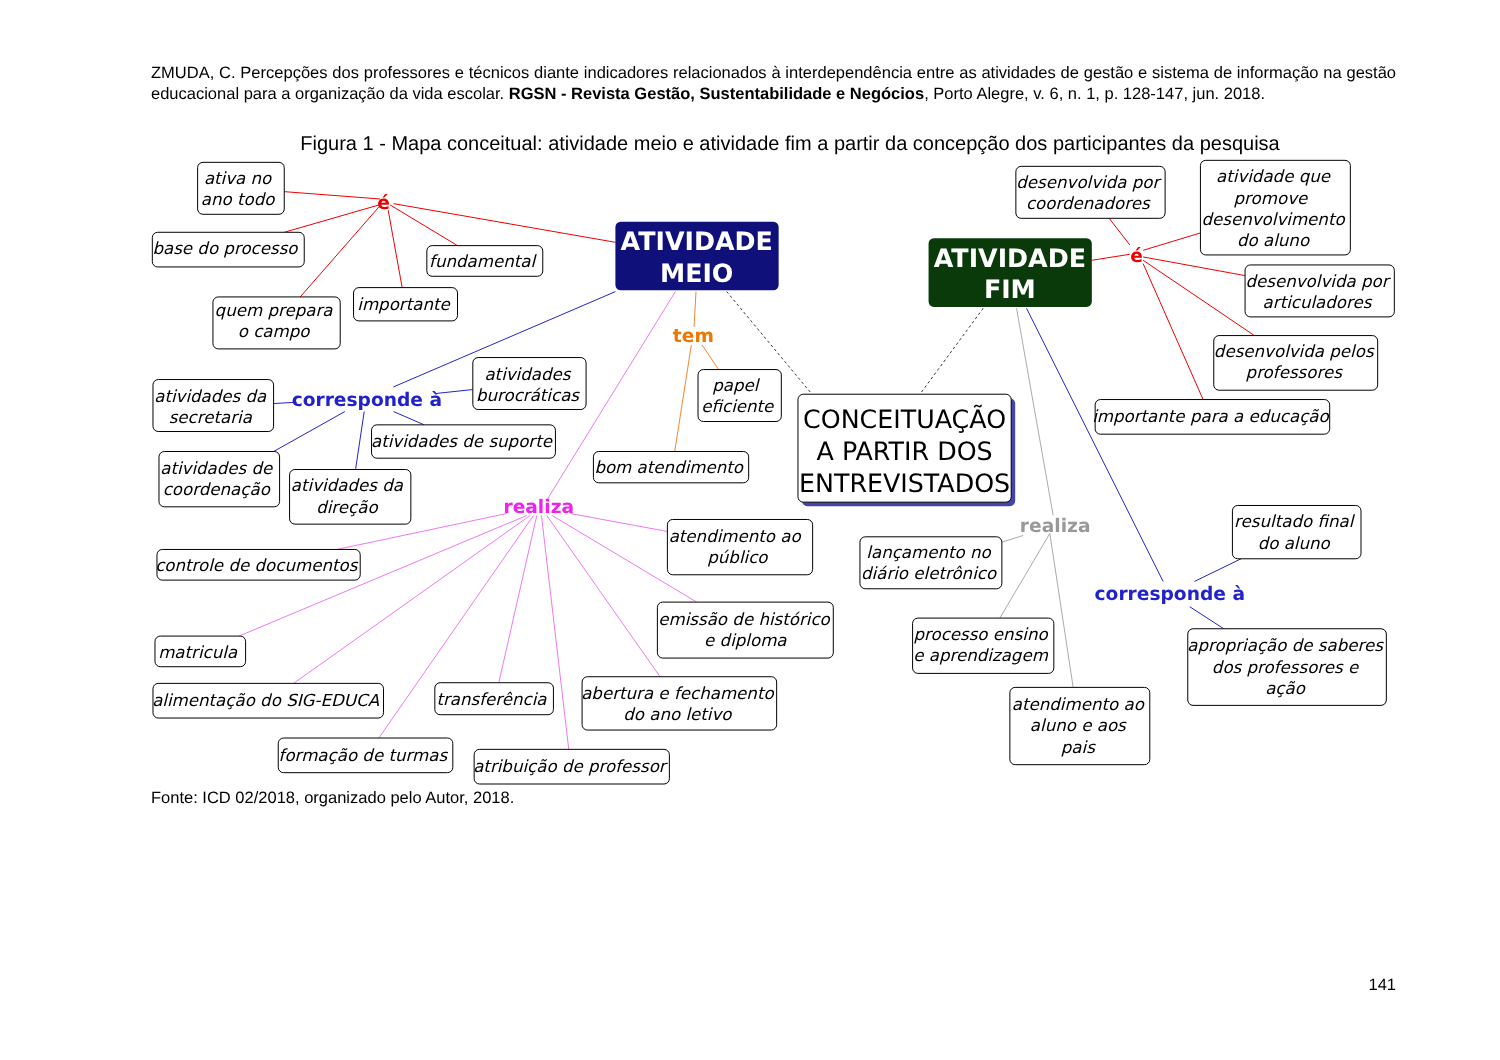ZMUDA, C. Percepções dos professores e técnicos diante indicadores relacionados à interdependência entre as atividades de gestão e sistema de informação na gestão educacional para a organização da vida escolar. RGSN - Revista Gestão, Sustentabilidade e Negócios, Porto Alegre, v. 6, n. 1, p. 128-147, jun. 2018.
Figura 1 - Mapa conceitual: atividade meio e atividade fim a partir da concepção dos participantes da pesquisa
ativa no
ano todo
base do processo
fundamental
quem prepara
o campo
importante
é
ATIVIDADE
MEIO
atividades
burocráticas
atividades da
secretaria
corresponde à
atividades de suporte
atividades de
coordenação
atividades da
direção
tem
papel
eficiente
bom atendimento
CONCEITUAÇÃO
A PARTIR DOS
ENTREVISTADOS
ATIVIDADE
FIM
desenvolvida por
coordenadores
atividade que
promove
desenvolvimento
do aluno
é
desenvolvida por
articuladores
desenvolvida pelos
professores
importante para a educação
realiza
atendimento ao
público
controle de documentos
emissão de histórico
e diploma
matricula
alimentação do SIG-EDUCA
transferência
abertura e fechamento
do ano letivo
formação de turmas
atribuição de professor
realiza
lançamento no
diário eletrônico
processo ensino
e aprendizagem
atendimento ao
aluno e aos
pais
resultado final
do aluno
corresponde à
apropriação de saberes
dos professores e
ação
Fonte: ICD 02/2018, organizado pelo Autor, 2018.
141